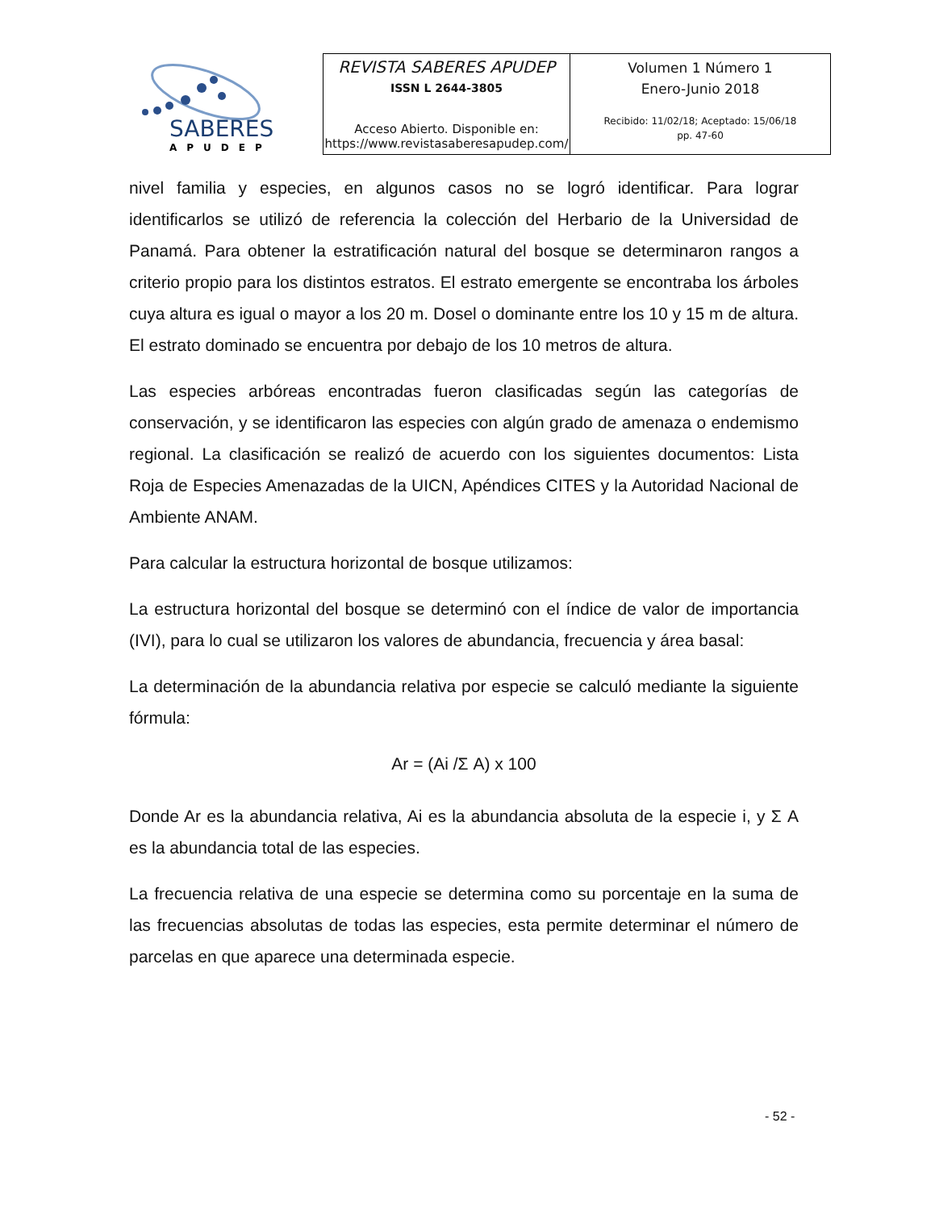SABERES
APUDEP
REVISTA SABERES APUDEP
ISSN L 2644-3805
Acceso Abierto. Disponible en:
https://www.revistasaberesapudep.com/
Volumen 1 Número 1
Enero-Junio 2018
Recibido: 11/02/18; Aceptado: 15/06/18
pp. 47-60
nivel familia y especies, en algunos casos no se logró identificar. Para lograr identificarlos se utilizó de referencia la colección del Herbario de la Universidad de Panamá. Para obtener la estratificación natural del bosque se determinaron rangos a criterio propio para los distintos estratos. El estrato emergente se encontraba los árboles cuya altura es igual o mayor a los 20 m. Dosel o dominante entre los 10 y 15 m de altura. El estrato dominado se encuentra por debajo de los 10 metros de altura.
Las especies arbóreas encontradas fueron clasificadas según las categorías de conservación, y se identificaron las especies con algún grado de amenaza o endemismo regional. La clasificación se realizó de acuerdo con los siguientes documentos: Lista Roja de Especies Amenazadas de la UICN, Apéndices CITES y la Autoridad Nacional de Ambiente ANAM.
Para calcular la estructura horizontal de bosque utilizamos:
La estructura horizontal del bosque se determinó con el índice de valor de importancia (IVI), para lo cual se utilizaron los valores de abundancia, frecuencia y área basal:
La determinación de la abundancia relativa por especie se calculó mediante la siguiente fórmula:
Ar = (Ai /Σ A) x 100
Donde Ar es la abundancia relativa, Ai es la abundancia absoluta de la especie i, y Σ A es la abundancia total de las especies.
La frecuencia relativa de una especie se determina como su porcentaje en la suma de las frecuencias absolutas de todas las especies, esta permite determinar el número de parcelas en que aparece una determinada especie.
- 52 -